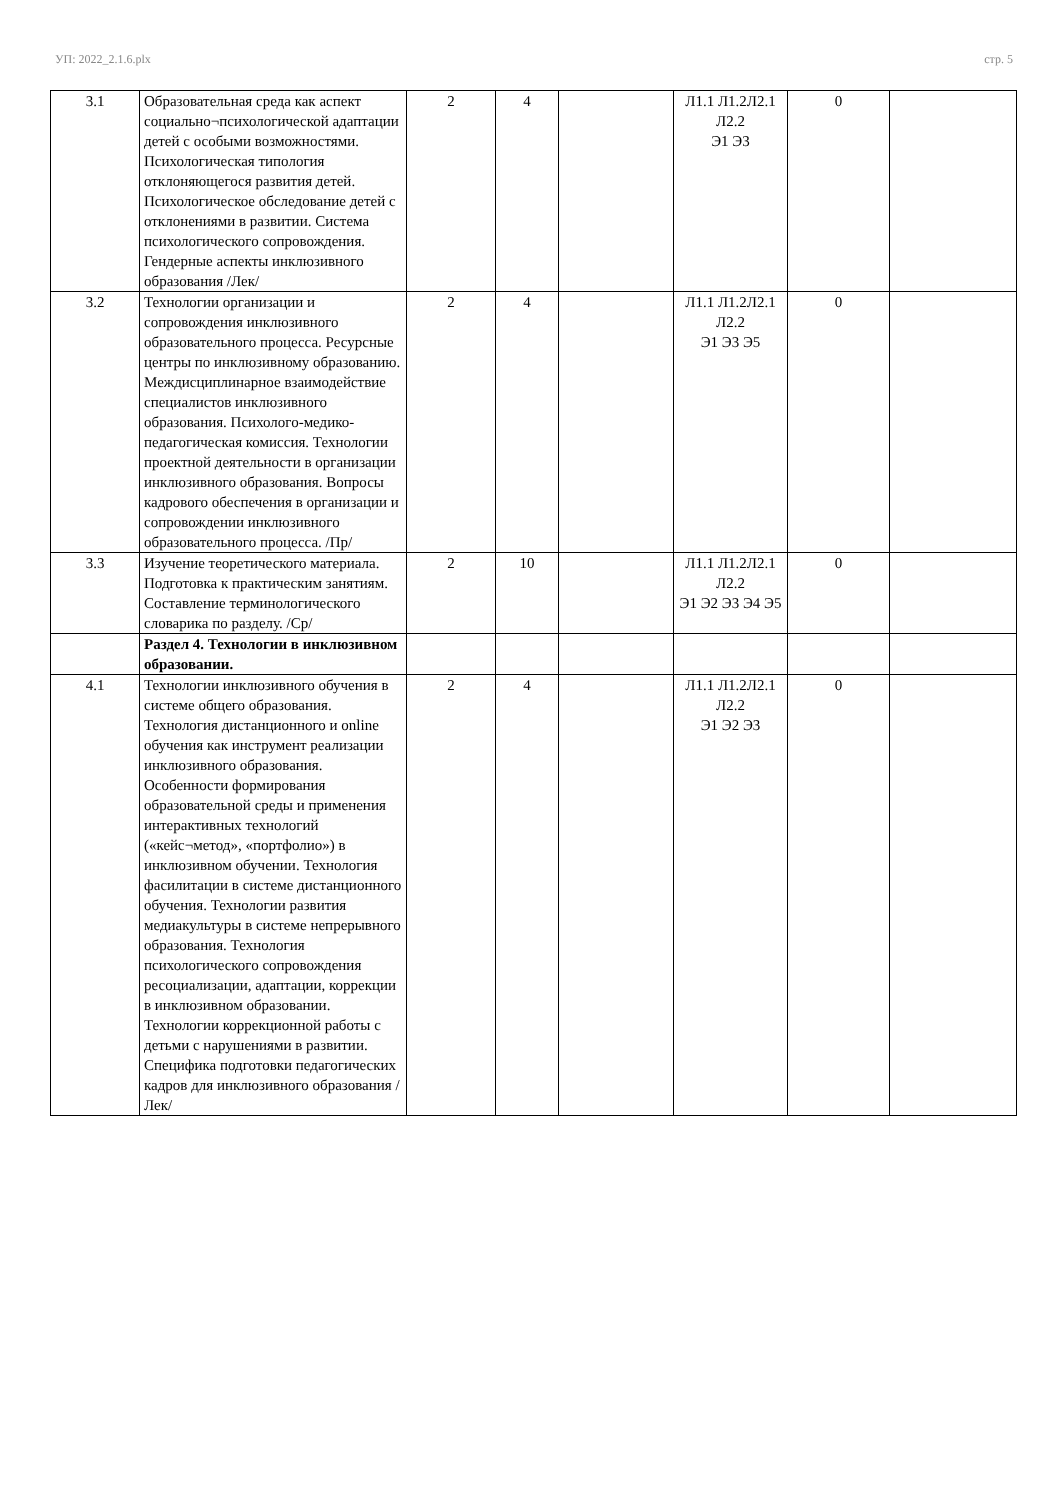УП: 2022_2.1.6.plx стр. 5
| 3.1 | Образовательная среда как аспект социально¬психологической адаптации детей с особыми возможностями. Психологическая типология отклоняющегося развития детей. Психологическое обследование детей с отклонениями в развитии. Система психологического сопровождения. Гендерные аспекты инклюзивного образования /Лек/ | 2 | 4 | | Л1.1 Л1.2Л2.1 Л2.2 Э1 Э3 | 0 | |
| 3.2 | Технологии организации и сопровождения инклюзивного образовательного процесса. Ресурсные центры по инклюзивному образованию. Междисциплинарное взаимодействие специалистов инклюзивного образования. Психолого-медико-педагогическая комиссия. Технологии проектной деятельности в организации инклюзивного образования. Вопросы кадрового обеспечения в организации и сопровождении инклюзивного образовательного процесса. /Пр/ | 2 | 4 | | Л1.1 Л1.2Л2.1 Л2.2 Э1 Э3 Э5 | 0 | |
| 3.3 | Изучение теоретического материала. Подготовка к практическим занятиям. Составление терминологического словарика по разделу. /Ср/ | 2 | 10 | | Л1.1 Л1.2Л2.1 Л2.2 Э1 Э2 Э3 Э4 Э5 | 0 | |
| | Раздел 4. Технологии в инклюзивном образовании. | | | | | | |
| 4.1 | Технологии инклюзивного обучения в системе общего образования. Технология дистанционного и online обучения как инструмент реализации инклюзивного образования. Особенности формирования образовательной среды и применения интерактивных технологий («кейс¬метод», «портфолио») в инклюзивном обучении. Технология фасилитации в системе дистанционного обучения. Технологии развития медиакультуры в системе непрерывного образования. Технология психологического сопровождения ресоциализации, адаптации, коррекции в инклюзивном образовании. Технологии коррекционной работы с детьми с нарушениями в развитии. Специфика подготовки педагогических кадров для инклюзивного образования /Лек/ | 2 | 4 | | Л1.1 Л1.2Л2.1 Л2.2 Э1 Э2 Э3 | 0 | |